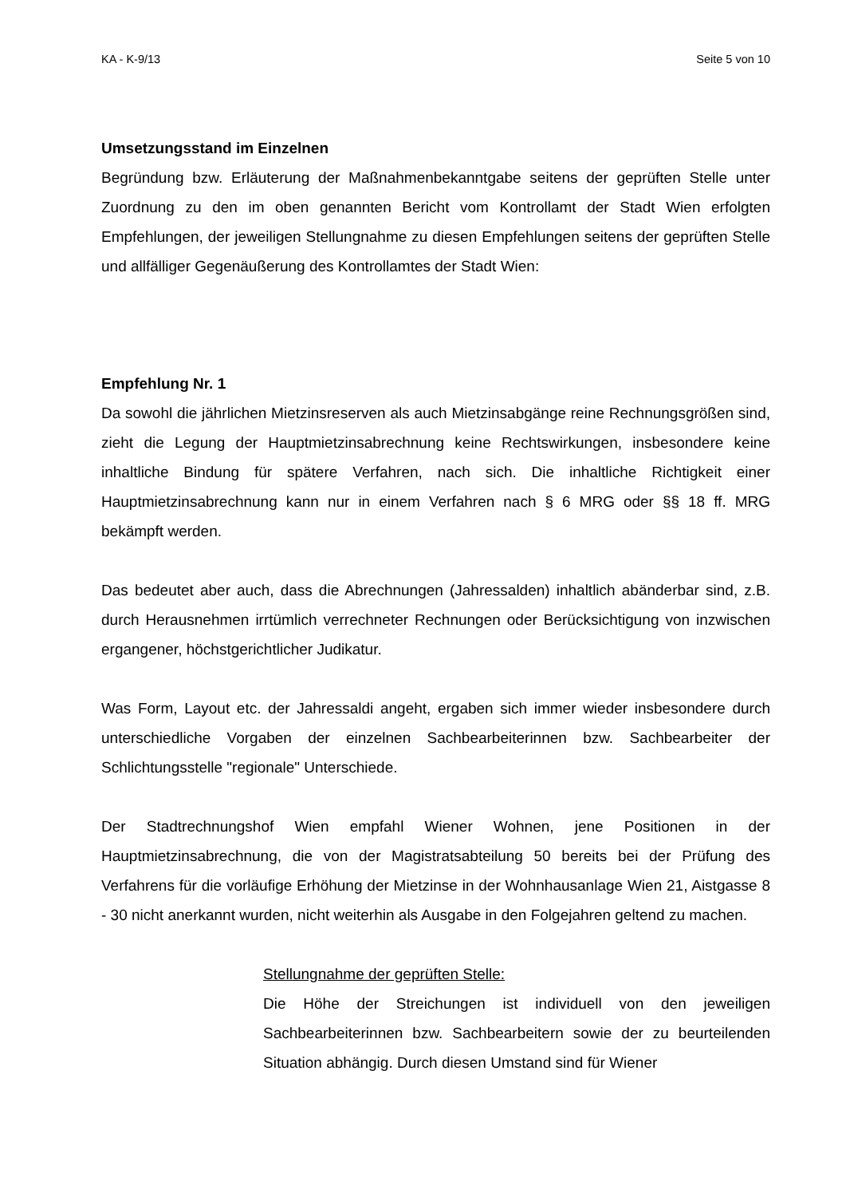KA - K-9/13 Seite 5 von 10
Umsetzungsstand im Einzelnen
Begründung bzw. Erläuterung der Maßnahmenbekanntgabe seitens der geprüften Stelle unter Zuordnung zu den im oben genannten Bericht vom Kontrollamt der Stadt Wien erfolgten Empfehlungen, der jeweiligen Stellungnahme zu diesen Empfehlungen seitens der geprüften Stelle und allfälliger Gegenäußerung des Kontrollamtes der Stadt Wien:
Empfehlung Nr. 1
Da sowohl die jährlichen Mietzinsreserven als auch Mietzinsabgänge reine Rechnungsgrößen sind, zieht die Legung der Hauptmietzinsabrechnung keine Rechtswirkungen, insbesondere keine inhaltliche Bindung für spätere Verfahren, nach sich. Die inhaltliche Richtigkeit einer Hauptmietzinsabrechnung kann nur in einem Verfahren nach § 6 MRG oder §§ 18 ff. MRG bekämpft werden.
Das bedeutet aber auch, dass die Abrechnungen (Jahressalden) inhaltlich abänderbar sind, z.B. durch Herausnehmen irrtümlich verrechneter Rechnungen oder Berücksichtigung von inzwischen ergangener, höchstgerichtlicher Judikatur.
Was Form, Layout etc. der Jahressaldi angeht, ergaben sich immer wieder insbesondere durch unterschiedliche Vorgaben der einzelnen Sachbearbeiterinnen bzw. Sachbearbeiter der Schlichtungsstelle "regionale" Unterschiede.
Der Stadtrechnungshof Wien empfahl Wiener Wohnen, jene Positionen in der Hauptmietzinsabrechnung, die von der Magistratsabteilung 50 bereits bei der Prüfung des Verfahrens für die vorläufige Erhöhung der Mietzinse in der Wohnhausanlage Wien 21, Aistgasse 8 - 30 nicht anerkannt wurden, nicht weiterhin als Ausgabe in den Folgejahren geltend zu machen.
Stellungnahme der geprüften Stelle:
Die Höhe der Streichungen ist individuell von den jeweiligen Sachbearbeiterinnen bzw. Sachbearbeitern sowie der zu beurteilenden Situation abhängig. Durch diesen Umstand sind für Wiener